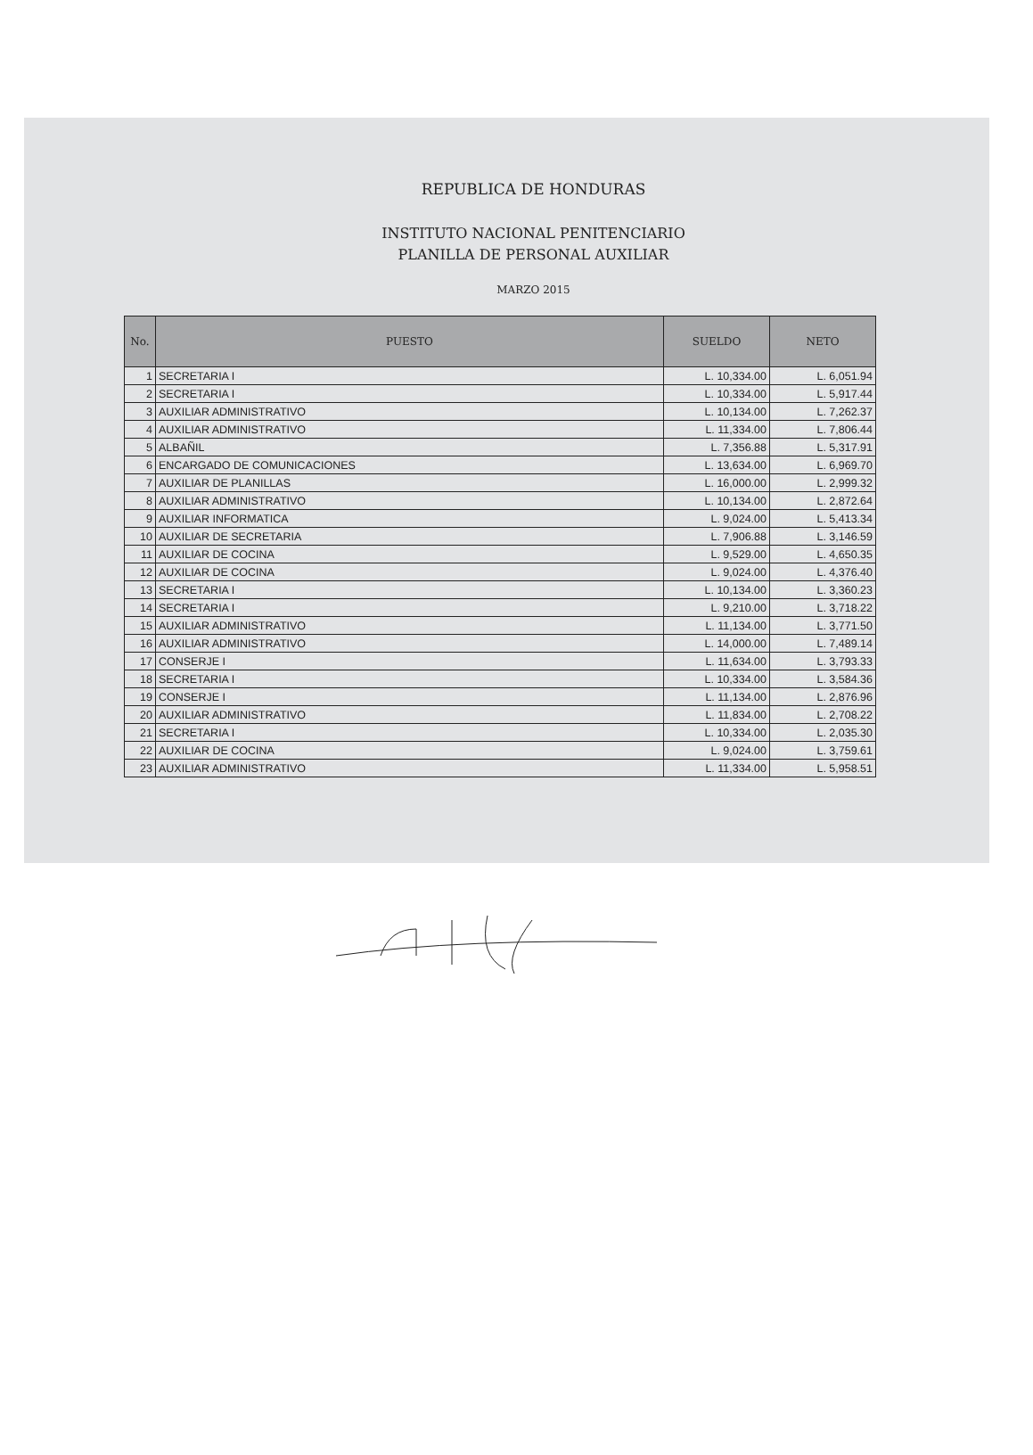REPUBLICA DE HONDURAS
INSTITUTO NACIONAL PENITENCIARIO
PLANILLA DE PERSONAL AUXILIAR
MARZO 2015
| No. | PUESTO | SUELDO | NETO |
| --- | --- | --- | --- |
| 1 | SECRETARIA I | L. 10,334.00 | L. 6,051.94 |
| 2 | SECRETARIA I | L. 10,334.00 | L. 5,917.44 |
| 3 | AUXILIAR ADMINISTRATIVO | L. 10,134.00 | L. 7,262.37 |
| 4 | AUXILIAR ADMINISTRATIVO | L. 11,334.00 | L. 7,806.44 |
| 5 | ALBAÑIL | L. 7,356.88 | L. 5,317.91 |
| 6 | ENCARGADO DE COMUNICACIONES | L. 13,634.00 | L. 6,969.70 |
| 7 | AUXILIAR DE PLANILLAS | L. 16,000.00 | L. 2,999.32 |
| 8 | AUXILIAR ADMINISTRATIVO | L. 10,134.00 | L. 2,872.64 |
| 9 | AUXILIAR INFORMATICA | L. 9,024.00 | L. 5,413.34 |
| 10 | AUXILIAR DE SECRETARIA | L. 7,906.88 | L. 3,146.59 |
| 11 | AUXILIAR DE COCINA | L. 9,529.00 | L. 4,650.35 |
| 12 | AUXILIAR DE COCINA | L. 9,024.00 | L. 4,376.40 |
| 13 | SECRETARIA I | L. 10,134.00 | L. 3,360.23 |
| 14 | SECRETARIA I | L. 9,210.00 | L. 3,718.22 |
| 15 | AUXILIAR ADMINISTRATIVO | L. 11,134.00 | L. 3,771.50 |
| 16 | AUXILIAR ADMINISTRATIVO | L. 14,000.00 | L. 7,489.14 |
| 17 | CONSERJE I | L. 11,634.00 | L. 3,793.33 |
| 18 | SECRETARIA I | L. 10,334.00 | L. 3,584.36 |
| 19 | CONSERJE I | L. 11,134.00 | L. 2,876.96 |
| 20 | AUXILIAR ADMINISTRATIVO | L. 11,834.00 | L. 2,708.22 |
| 21 | SECRETARIA I | L. 10,334.00 | L. 2,035.30 |
| 22 | AUXILIAR DE COCINA | L. 9,024.00 | L. 3,759.61 |
| 23 | AUXILIAR ADMINISTRATIVO | L. 11,334.00 | L. 5,958.51 |